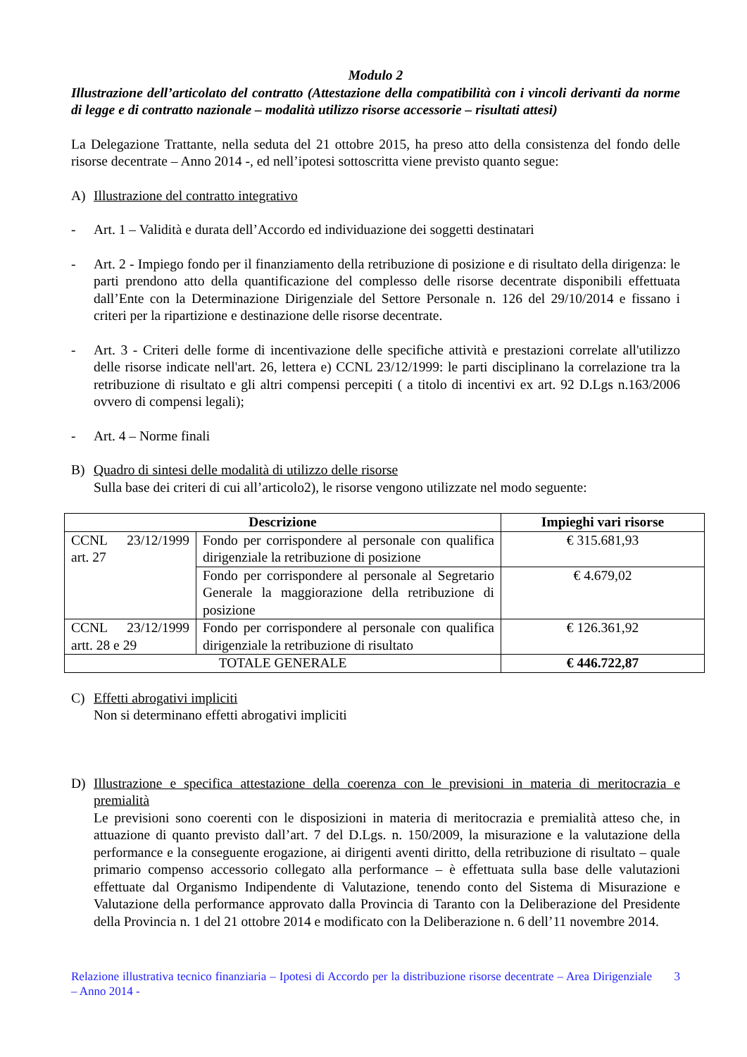Modulo 2
Illustrazione dell’articolato del contratto (Attestazione della compatibilità con i vincoli derivanti da norme di legge e di contratto nazionale – modalità utilizzo risorse accessorie – risultati attesi)
La Delegazione Trattante, nella seduta del 21 ottobre 2015, ha preso atto della consistenza del fondo delle risorse decentrate – Anno 2014 -, ed nell’ipotesi sottoscritta viene previsto quanto segue:
A) Illustrazione del contratto integrativo
- Art. 1 – Validità e durata dell’Accordo ed individuazione dei soggetti destinatari
- Art. 2 - Impiego fondo per il finanziamento della retribuzione di posizione e di risultato della dirigenza: le parti prendono atto della quantificazione del complesso delle risorse decentrate disponibili effettuata dall’Ente con la Determinazione Dirigenziale del Settore Personale n. 126 del 29/10/2014 e fissano i criteri per la ripartizione e destinazione delle risorse decentrate.
- Art. 3 - Criteri delle forme di incentivazione delle specifiche attività e prestazioni correlate all'utilizzo delle risorse indicate nell'art. 26, lettera e) CCNL 23/12/1999: le parti disciplinano la correlazione tra la retribuzione di risultato e gli altri compensi percepiti ( a titolo di incentivi ex art. 92 D.Lgs n.163/2006 ovvero di compensi legali);
- Art. 4 – Norme finali
B) Quadro di sintesi delle modalità di utilizzo delle risorse
Sulla base dei criteri di cui all’articolo2), le risorse vengono utilizzate nel modo seguente:
| Descrizione | | Impieghi vari risorse |
| --- | --- | --- |
| CCNL 23/12/1999 art. 27 | Fondo per corrispondere al personale con qualifica dirigenziale la retribuzione di posizione | € 315.681,93 |
| | Fondo per corrispondere al personale al Segretario Generale la maggiorazione della retribuzione di posizione | € 4.679,02 |
| CCNL 23/12/1999 artt. 28 e 29 | Fondo per corrispondere al personale con qualifica dirigenziale la retribuzione di risultato | € 126.361,92 |
| TOTALE GENERALE | | € 446.722,87 |
C) Effetti abrogativi impliciti
Non si determinano effetti abrogativi impliciti
D) Illustrazione e specifica attestazione della coerenza con le previsioni in materia di meritocrazia e premialità
Le previsioni sono coerenti con le disposizioni in materia di meritocrazia e premialità atteso che, in attuazione di quanto previsto dall’art. 7 del D.Lgs. n. 150/2009, la misurazione e la valutazione della performance e la conseguente erogazione, ai dirigenti aventi diritto, della retribuzione di risultato – quale primario compenso accessorio collegato alla performance – è effettuata sulla base delle valutazioni effettuate dal Organismo Indipendente di Valutazione, tenendo conto del Sistema di Misurazione e Valutazione della performance approvato dalla Provincia di Taranto con la Deliberazione del Presidente della Provincia n. 1 del 21 ottobre 2014 e modificato con la Deliberazione n. 6 dell’11 novembre 2014.
Relazione illustrativa tecnico finanziaria – Ipotesi di Accordo per la distribuzione risorse decentrate – Area Dirigenziale – Anno 2014 - 3